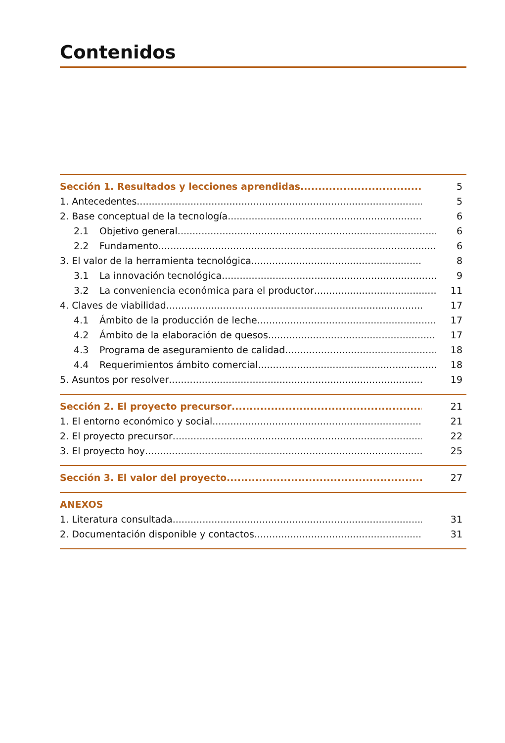Contenidos
Sección 1. Resultados y lecciones aprendidas 5
1. Antecedentes 5
2. Base conceptual de la tecnología 6
2.1 Objetivo general 6
2.2 Fundamento 6
3. El valor de la herramienta tecnológica 8
3.1 La innovación tecnológica 9
3.2 La conveniencia económica para el productor 11
4. Claves de viabilidad 17
4.1 Ámbito de la producción de leche 17
4.2 Ámbito de la elaboración de quesos 17
4.3 Programa de aseguramiento de calidad 18
4.4 Requerimientos ámbito comercial 18
5. Asuntos por resolver 19
Sección 2. El proyecto precursor 21
1. El entorno económico y social 21
2. El proyecto precursor 22
3. El proyecto hoy 25
Sección 3. El valor del proyecto 27
ANEXOS
1. Literatura consultada 31
2. Documentación disponible y contactos 31